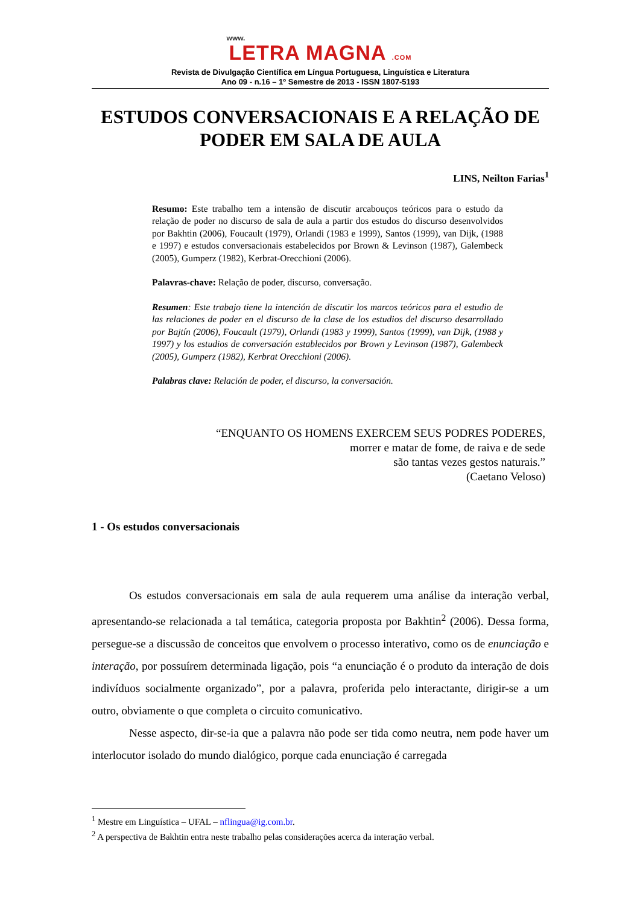www.
LETRA MAGNA .COM
Revista de Divulgação Científica em Língua Portuguesa, Linguística e Literatura
Ano 09 - n.16 – 1º Semestre de 2013 - ISSN 1807-5193
ESTUDOS CONVERSACIONAIS E A RELAÇÃO DE PODER EM SALA DE AULA
LINS, Neilton Farias<sup>1</sup>
Resumo: Este trabalho tem a intensão de discutir arcabouços teóricos para o estudo da relação de poder no discurso de sala de aula a partir dos estudos do discurso desenvolvidos por Bakhtin (2006), Foucault (1979), Orlandi (1983 e 1999), Santos (1999), van Dijk, (1988 e 1997) e estudos conversacionais estabelecidos por Brown & Levinson (1987), Galembeck (2005), Gumperz (1982), Kerbrat-Orecchioni (2006).
Palavras-chave: Relação de poder, discurso, conversação.
Resumen: Este trabajo tiene la intención de discutir los marcos teóricos para el estudio de las relaciones de poder en el discurso de la clase de los estudios del discurso desarrollado por Bajtín (2006), Foucault (1979), Orlandi (1983 y 1999), Santos (1999), van Dijk, (1988 y 1997) y los estudios de conversación establecidos por Brown y Levinson (1987), Galembeck (2005), Gumperz (1982), Kerbrat Orecchioni (2006).
Palabras clave: Relación de poder, el discurso, la conversación.
“ENQUANTO OS HOMENS EXERCEM SEUS PODRES PODERES,
morrer e matar de fome, de raiva e de sede
são tantas vezes gestos naturais.”
(Caetano Veloso)
1 - Os estudos conversacionais
Os estudos conversacionais em sala de aula requerem uma análise da interação verbal, apresentando-se relacionada a tal temática, categoria proposta por Bakhtin<sup>2</sup> (2006). Dessa forma, persegue-se a discussão de conceitos que envolvem o processo interativo, como os de enunciação e interação, por possuírem determinada ligação, pois “a enunciação é o produto da interação de dois indivíduos socialmente organizado”, por a palavra, proferida pelo interactante, dirigir-se a um outro, obviamente o que completa o circuito comunicativo.
Nesse aspecto, dir-se-ia que a palavra não pode ser tida como neutra, nem pode haver um interlocutor isolado do mundo dialógico, porque cada enunciação é carregada
<sup>1</sup> Mestre em Linguística – UFAL – nflingua@ig.com.br.
<sup>2</sup> A perspectiva de Bakhtin entra neste trabalho pelas considerações acerca da interação verbal.